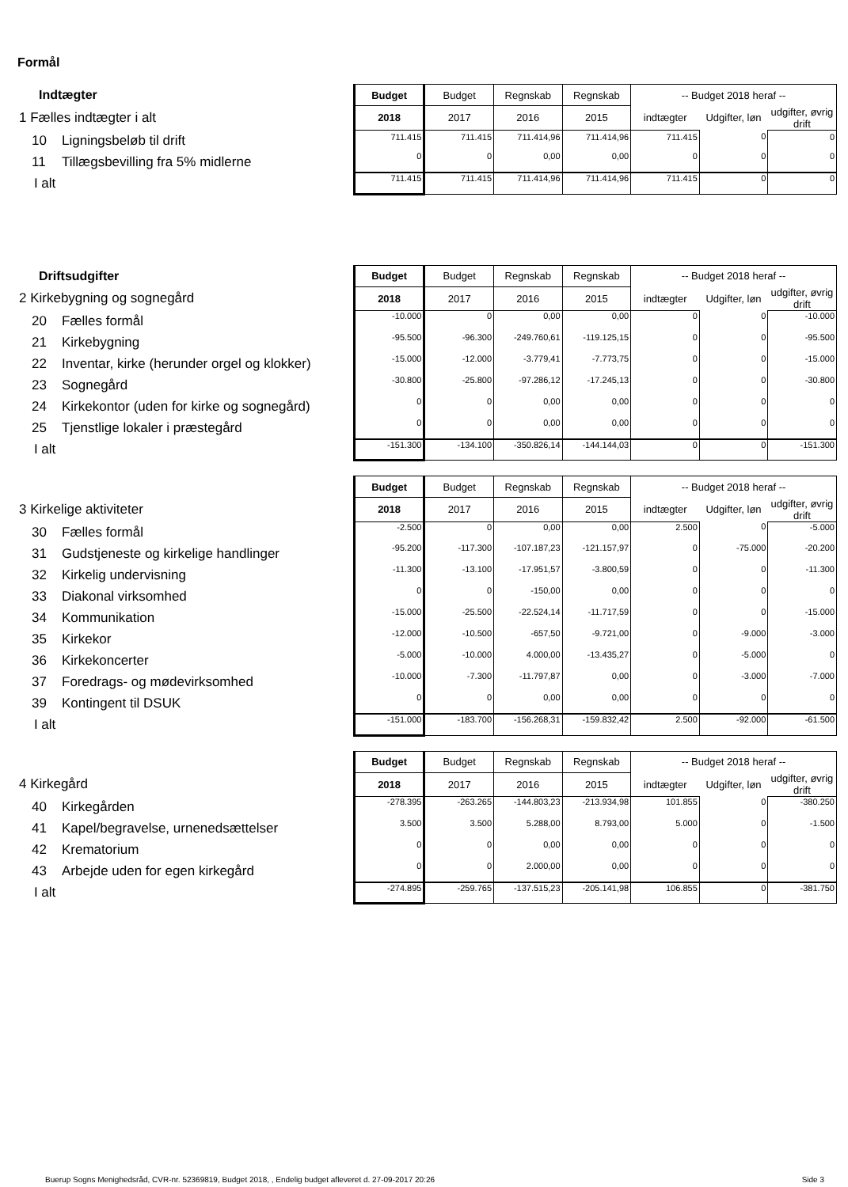Formål
| Indtægter | Budget | Budget | Regnskab | Regnskab | -- Budget 2018 heraf -- | | |
| 1 Fælles indtægter i alt | 2018 | 2017 | 2016 | 2015 | indtægter | Udgifter, løn | udgifter, øvrig drift |
| 10 Ligningsbeløb til drift | 711.415 | 711.415 | 711.414,96 | 711.414,96 | 711.415 | 0 | 0 |
| 11 Tillægsbevilling fra 5% midlerne | 0 | 0 | 0,00 | 0,00 | 0 | 0 | 0 |
| I alt | 711.415 | 711.415 | 711.414,96 | 711.414,96 | 711.415 | 0 | 0 |
| Driftsudgifter | Budget | Budget | Regnskab | Regnskab | -- Budget 2018 heraf -- | | |
| 2 Kirkebygning og sognegård | 2018 | 2017 | 2016 | 2015 | indtægter | Udgifter, løn | udgifter, øvrig drift |
| 20 Fælles formål | -10.000 | 0 | 0,00 | 0,00 | 0 | 0 | -10.000 |
| 21 Kirkebygning | -95.500 | -96.300 | -249.760,61 | -119.125,15 | 0 | 0 | -95.500 |
| 22 Inventar, kirke (herunder orgel og klokker) | -15.000 | -12.000 | -3.779,41 | -7.773,75 | 0 | 0 | -15.000 |
| 23 Sognegård | -30.800 | -25.800 | -97.286,12 | -17.245,13 | 0 | 0 | -30.800 |
| 24 Kirkekontor (uden for kirke og sognegård) | 0 | 0 | 0,00 | 0,00 | 0 | 0 | 0 |
| 25 Tjenstlige lokaler i præstegård | 0 | 0 | 0,00 | 0,00 | 0 | 0 | 0 |
| I alt | -151.300 | -134.100 | -350.826,14 | -144.144,03 | 0 | 0 | -151.300 |
| | Budget | Budget | Regnskab | Regnskab | -- Budget 2018 heraf -- | | |
| 3 Kirkelige aktiviteter | 2018 | 2017 | 2016 | 2015 | indtægter | Udgifter, løn | udgifter, øvrig drift |
| 30 Fælles formål | -2.500 | 0 | 0,00 | 0,00 | 2.500 | 0 | -5.000 |
| 31 Gudstjeneste og kirkelige handlinger | -95.200 | -117.300 | -107.187,23 | -121.157,97 | 0 | -75.000 | -20.200 |
| 32 Kirkelig undervisning | -11.300 | -13.100 | -17.951,57 | -3.800,59 | 0 | 0 | -11.300 |
| 33 Diakonal virksomhed | 0 | 0 | -150,00 | 0,00 | 0 | 0 | 0 |
| 34 Kommunikation | -15.000 | -25.500 | -22.524,14 | -11.717,59 | 0 | 0 | -15.000 |
| 35 Kirkekor | -12.000 | -10.500 | -657,50 | -9.721,00 | 0 | -9.000 | -3.000 |
| 36 Kirkekoncerter | -5.000 | -10.000 | 4.000,00 | -13.435,27 | 0 | -5.000 | 0 |
| 37 Foredrags- og mødevirksomhed | -10.000 | -7.300 | -11.797,87 | 0,00 | 0 | -3.000 | -7.000 |
| 39 Kontingent til DSUK | 0 | 0 | 0,00 | 0,00 | 0 | 0 | 0 |
| I alt | -151.000 | -183.700 | -156.268,31 | -159.832,42 | 2.500 | -92.000 | -61.500 |
| | Budget | Budget | Regnskab | Regnskab | -- Budget 2018 heraf -- | | |
| 4 Kirkegård | 2018 | 2017 | 2016 | 2015 | indtægter | Udgifter, løn | udgifter, øvrig drift |
| 40 Kirkegården | -278.395 | -263.265 | -144.803,23 | -213.934,98 | 101.855 | 0 | -380.250 |
| 41 Kapel/begravelse, urnenedsættelser | 3.500 | 3.500 | 5.288,00 | 8.793,00 | 5.000 | 0 | -1.500 |
| 42 Krematorium | 0 | 0 | 0,00 | 0,00 | 0 | 0 | 0 |
| 43 Arbejde uden for egen kirkegård | 0 | 0 | 2.000,00 | 0,00 | 0 | 0 | 0 |
| I alt | -274.895 | -259.765 | -137.515,23 | -205.141,98 | 106.855 | 0 | -381.750 |
Buerup Sogns Menighedsråd, CVR-nr. 52369819, Budget 2018, , Endelig budget afleveret d. 27-09-2017 20:26
Side 3